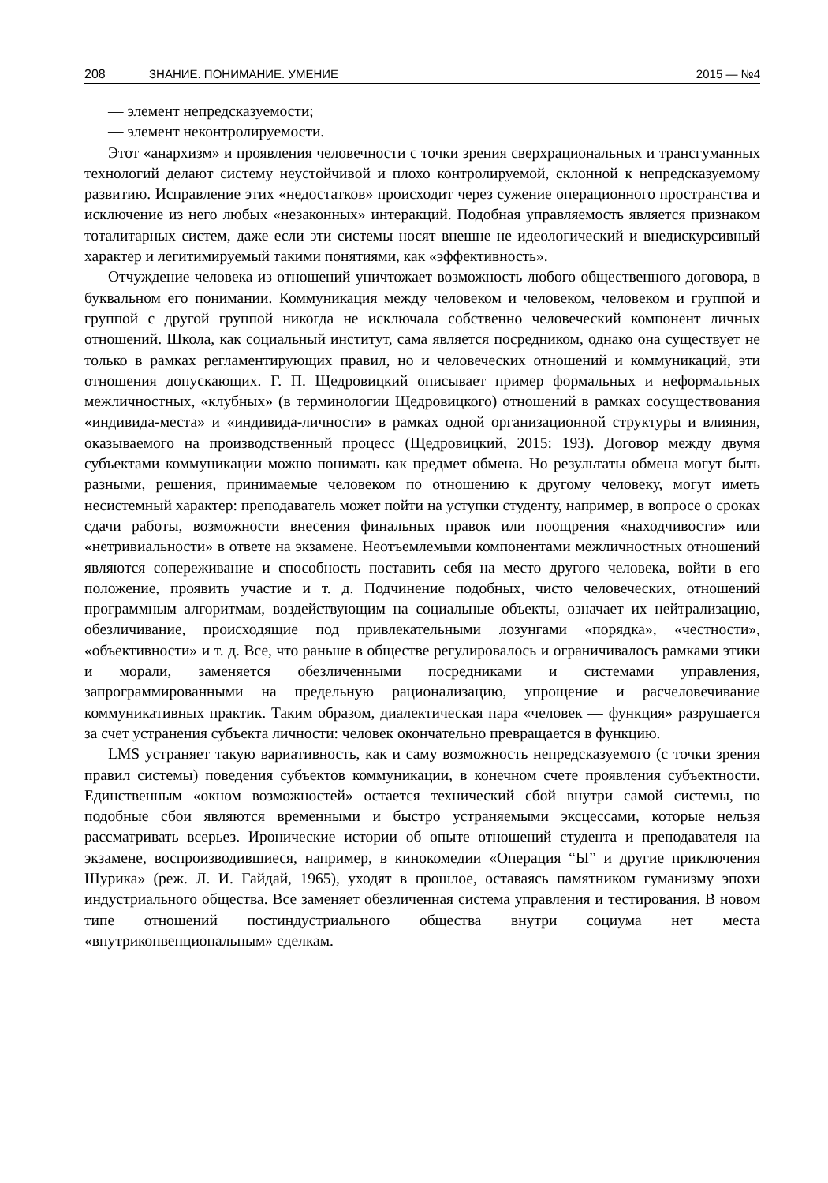208 ЗНАНИЕ. ПОНИМАНИЕ. УМЕНИЕ 2015 — №4
— элемент непредсказуемости;
— элемент неконтролируемости.
Этот «анархизм» и проявления человечности с точки зрения сверхрациональных и трансгуманных технологий делают систему неустойчивой и плохо контролируемой, склонной к непредсказуемому развитию. Исправление этих «недостатков» происходит через сужение операционного пространства и исключение из него любых «незаконных» интеракций. Подобная управляемость является признаком тоталитарных систем, даже если эти системы носят внешне не идеологический и внедискурсивный характер и легитимируемый такими понятиями, как «эффективность».
Отчуждение человека из отношений уничтожает возможность любого общественного договора, в буквальном его понимании. Коммуникация между человеком и человеком, человеком и группой и группой с другой группой никогда не исключала собственно человеческий компонент личных отношений. Школа, как социальный институт, сама является посредником, однако она существует не только в рамках регламентирующих правил, но и человеческих отношений и коммуникаций, эти отношения допускающих. Г. П. Щедровицкий описывает пример формальных и неформальных межличностных, «клубных» (в терминологии Щедровицкого) отношений в рамках сосуществования «индивида-места» и «индивида-личности» в рамках одной организационной структуры и влияния, оказываемого на производственный процесс (Щедровицкий, 2015: 193). Договор между двумя субъектами коммуникации можно понимать как предмет обмена. Но результаты обмена могут быть разными, решения, принимаемые человеком по отношению к другому человеку, могут иметь несистемный характер: преподаватель может пойти на уступки студенту, например, в вопросе о сроках сдачи работы, возможности внесения финальных правок или поощрения «находчивости» или «нетривиальности» в ответе на экзамене. Неотъемлемыми компонентами межличностных отношений являются сопереживание и способность поставить себя на место другого человека, войти в его положение, проявить участие и т. д. Подчинение подобных, чисто человеческих, отношений программным алгоритмам, воздействующим на социальные объекты, означает их нейтрализацию, обезличивание, происходящие под привлекательными лозунгами «порядка», «честности», «объективности» и т. д. Все, что раньше в обществе регулировалось и ограничивалось рамками этики и морали, заменяется обезличенными посредниками и системами управления, запрограммированными на предельную рационализацию, упрощение и расчеловечивание коммуникативных практик. Таким образом, диалектическая пара «человек — функция» разрушается за счет устранения субъекта личности: человек окончательно превращается в функцию.
LMS устраняет такую вариативность, как и саму возможность непредсказуемого (с точки зрения правил системы) поведения субъектов коммуникации, в конечном счете проявления субъектности. Единственным «окном возможностей» остается технический сбой внутри самой системы, но подобные сбои являются временными и быстро устраняемыми эксцессами, которые нельзя рассматривать всерьез. Иронические истории об опыте отношений студента и преподавателя на экзамене, воспроизводившиеся, например, в кинокомедии «Операция “Ы” и другие приключения Шурика» (реж. Л. И. Гайдай, 1965), уходят в прошлое, оставаясь памятником гуманизму эпохи индустриального общества. Все заменяет обезличенная система управления и тестирования. В новом типе отношений постиндустриального общества внутри социума нет места «внутриконвенциональным» сделкам.